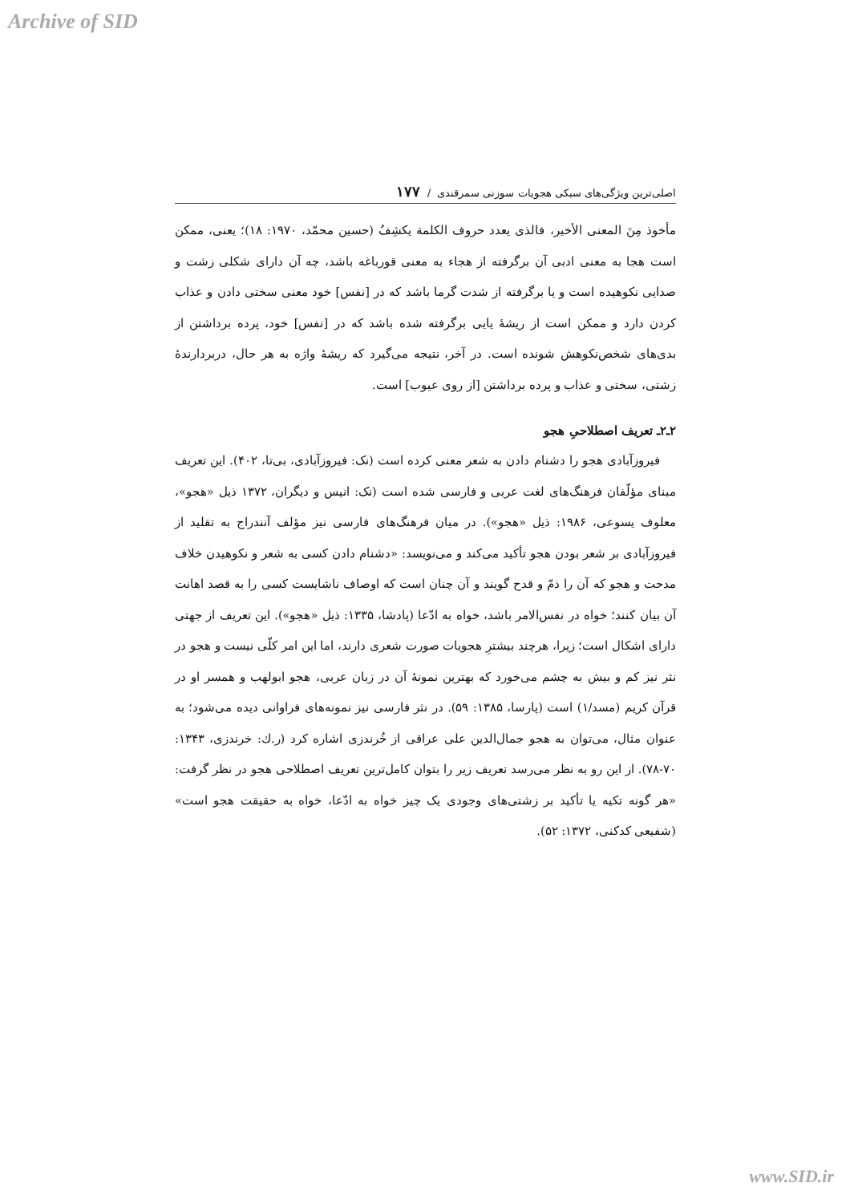Archive of SID
اصلی‌ترین ویژگی‌های سبکی هجویات سوزنی سمرقندی / ۱۷۷
مأخوذ مِنَ المعنی الأخیر، فالذی یعدد حروف الکلمة یکشِفُ (حسین محمّد، ۱۹۷۰: ۱۸)؛ یعنی، ممکن است هجا به معنی ادبی آن برگرفته از هجاء به معنی قورباغه باشد، چه آن دارای شکلی زشت و صدایی نکوهیده است و یا برگرفته از شدت گرما باشد که در [نفس] خود معنی سختی دادن و عذاب کردن دارد و ممکن است از ریشهٔ یایی برگرفته شده باشد که در [نفس] خود، پرده برداشتن از بدی‌های شخص‌نکوهش شونده است. در آخر، نتیجه می‌گیرد که ریشهٔ واژه به هر حال، دربردارندهٔ زشتی، سختی و عذاب و پرده برداشتن [از روی عیوب] است.
۲ـ۲ـ تعریف اصطلاحیِ هجو
فیروزآبادی هجو را دشنام دادن به شعر معنی کرده است (نک: فیروزآبادی، بی‌تا، ۴۰۲). این تعریف مبنای مؤلّفان فرهنگ‌های لغت عربی و فارسی شده است (نک: انیس و دیگران، ۱۳۷۲ ذیل «هجو»، معلوف یسوعی، ۱۹۸۶: ذیل «هجو»). در میان فرهنگ‌های فارسی نیز مؤلف آنندراج به تقلید از فیروزآبادی بر شعر بودن هجو تأکید می‌کند و می‌نویسد: «دشنام دادن کسی به شعر و نکوهیدن خلاف مدحت و هجو که آن را ذمّ و قدح گویند و آن چنان است که اوصاف ناشایست کسی را به قصد اهانت آن بیان کنند؛ خواه در نفس‌الامر باشد، خواه به ادّعا (پادشا، ۱۳۳۵: ذیل «هجو»). این تعریف از جهتی دارای اشکال است؛ زیرا، هرچند بیشترِ هجویات صورت شعری دارند، اما این امر کلّی نیست و هجو در نثر نیز کم و بیش به چشم می‌خورد که بهترین نمونهٔ آن در زبان عربی، هجو ابولهب و همسر او در قرآن کریم (مسد/۱) است (پارسا، ۱۳۸۵: ۵۹). در نثر فارسی نیز نمونه‌های فراوانی دیده می‌شود؛ به عنوان مثال، می‌توان به هجو جمال‌الدین علی عراقی از خُرندزی اشاره کرد (ر.ك: خرندزی، ۱۳۴۳: ۷۰-۷۸). از این رو به نظر می‌رسد تعریف زیر را بتوان کامل‌ترین تعریف اصطلاحی هجو در نظر گرفت: «هر گونه تکیه یا تأکید بر زشتی‌های وجودی یک چیز خواه به ادّعا، خواه به حقیقت هجو است» (شفیعی کدکنی، ۱۳۷۲: ۵۲).
www.SID.ir